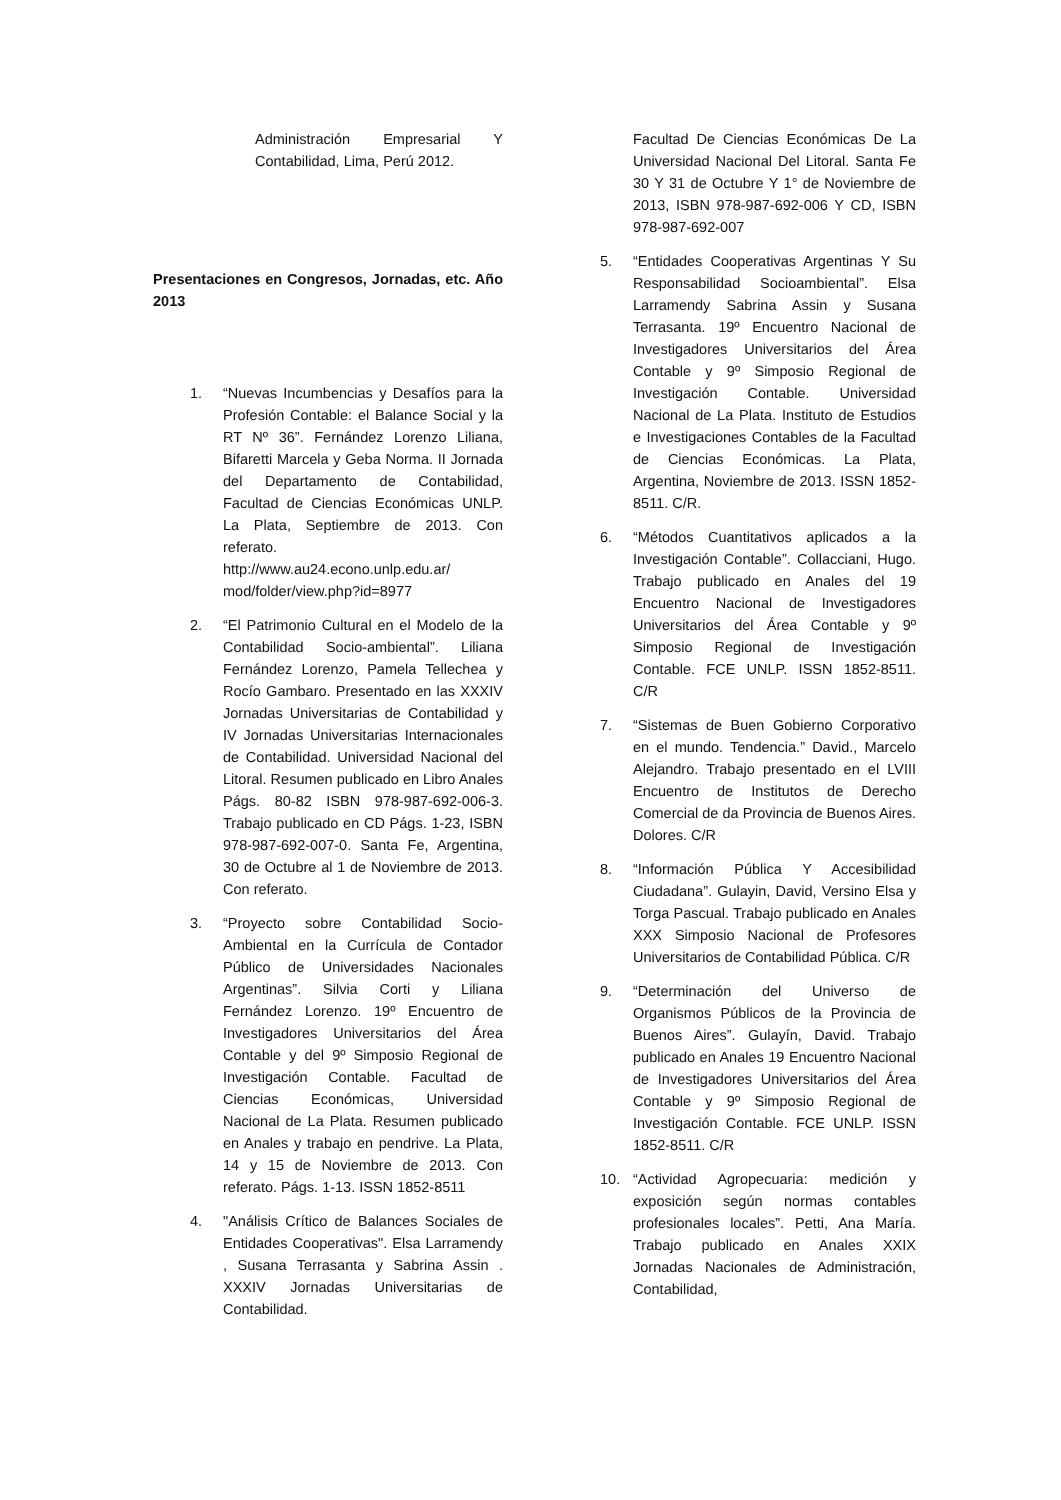Administración Empresarial Y Contabilidad, Lima, Perú 2012.
Presentaciones en Congresos, Jornadas, etc. Año 2013
1. “Nuevas Incumbencias y Desafíos para la Profesión Contable: el Balance Social y la RT Nº 36”. Fernández Lorenzo Liliana, Bifaretti Marcela y Geba Norma. II Jornada del Departamento de Contabilidad, Facultad de Ciencias Económicas UNLP. La Plata, Septiembre de 2013. Con referato. http://www.au24.econo.unlp.edu.ar/ mod/folder/view.php?id=8977
2. “El Patrimonio Cultural en el Modelo de la Contabilidad Socio-ambiental”. Liliana Fernández Lorenzo, Pamela Tellechea y Rocío Gambaro. Presentado en las XXXIV Jornadas Universitarias de Contabilidad y IV Jornadas Universitarias Internacionales de Contabilidad. Universidad Nacional del Litoral. Resumen publicado en Libro Anales Págs. 80-82 ISBN 978-987-692-006-3. Trabajo publicado en CD Págs. 1-23, ISBN 978-987-692-007-0. Santa Fe, Argentina, 30 de Octubre al 1 de Noviembre de 2013. Con referato.
3. “Proyecto sobre Contabilidad Socio-Ambiental en la Currícula de Contador Público de Universidades Nacionales Argentinas”. Silvia Corti y Liliana Fernández Lorenzo. 19º Encuentro de Investigadores Universitarios del Área Contable y del 9º Simposio Regional de Investigación Contable. Facultad de Ciencias Económicas, Universidad Nacional de La Plata. Resumen publicado en Anales y trabajo en pendrive. La Plata, 14 y 15 de Noviembre de 2013. Con referato. Págs. 1-13. ISSN 1852-8511
4. "Análisis Crítico de Balances Sociales de Entidades Cooperativas". Elsa Larramendy , Susana Terrasanta y Sabrina Assin . XXXIV Jornadas Universitarias de Contabilidad.
Facultad De Ciencias Económicas De La Universidad Nacional Del Litoral. Santa Fe 30 Y 31 de Octubre Y 1° de Noviembre de 2013, ISBN 978-987-692-006 Y CD, ISBN 978-987-692-007
5. “Entidades Cooperativas Argentinas Y Su Responsabilidad Socioambiental”. Elsa Larramendy Sabrina Assin y Susana Terrasanta. 19º Encuentro Nacional de Investigadores Universitarios del Área Contable y 9º Simposio Regional de Investigación Contable. Universidad Nacional de La Plata. Instituto de Estudios e Investigaciones Contables de la Facultad de Ciencias Económicas. La Plata, Argentina, Noviembre de 2013. ISSN 1852-8511. C/R.
6. “Métodos Cuantitativos aplicados a la Investigación Contable”. Collacciani, Hugo. Trabajo publicado en Anales del 19 Encuentro Nacional de Investigadores Universitarios del Área Contable y 9º Simposio Regional de Investigación Contable. FCE UNLP. ISSN 1852-8511. C/R
7. “Sistemas de Buen Gobierno Corporativo en el mundo. Tendencia.” David., Marcelo Alejandro. Trabajo presentado en el LVIII Encuentro de Institutos de Derecho Comercial de da Provincia de Buenos Aires. Dolores. C/R
8. “Información Pública Y Accesibilidad Ciudadana”. Gulayin, David, Versino Elsa y Torga Pascual. Trabajo publicado en Anales XXX Simposio Nacional de Profesores Universitarios de Contabilidad Pública. C/R
9. “Determinación del Universo de Organismos Públicos de la Provincia de Buenos Aires”. Gulayín, David. Trabajo publicado en Anales 19 Encuentro Nacional de Investigadores Universitarios del Área Contable y 9º Simposio Regional de Investigación Contable. FCE UNLP. ISSN 1852-8511. C/R
10. “Actividad Agropecuaria: medición y exposición según normas contables profesionales locales”. Petti, Ana María. Trabajo publicado en Anales XXIX Jornadas Nacionales de Administración, Contabilidad,